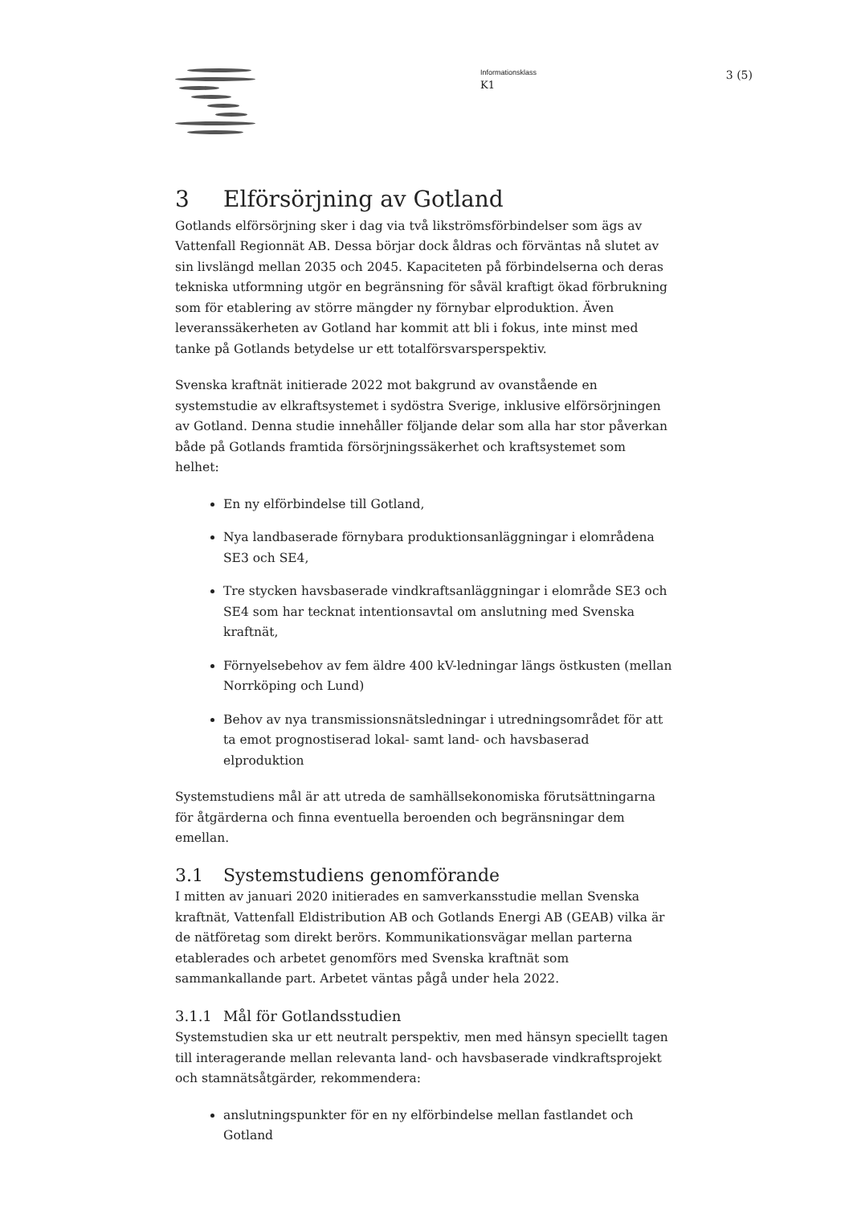Informationsklass
K1
3 (5)
3 Elförsörjning av Gotland
Gotlands elförsörjning sker i dag via två likströmsförbindelser som ägs av Vattenfall Regionnät AB. Dessa börjar dock åldras och förväntas nå slutet av sin livslängd mellan 2035 och 2045. Kapaciteten på förbindelserna och deras tekniska utformning utgör en begränsning för såväl kraftigt ökad förbrukning som för etablering av större mängder ny förnybar elproduktion. Även leveranssäkerheten av Gotland har kommit att bli i fokus, inte minst med tanke på Gotlands betydelse ur ett totalförsvarsperspektiv.
Svenska kraftnät initierade 2022 mot bakgrund av ovanstående en systemstudie av elkraftsystemet i sydöstra Sverige, inklusive elförsörjningen av Gotland. Denna studie innehåller följande delar som alla har stor påverkan både på Gotlands framtida försörjningssäkerhet och kraftsystemet som helhet:
En ny elförbindelse till Gotland,
Nya landbaserade förnybara produktionsanläggningar i elområdena SE3 och SE4,
Tre stycken havsbaserade vindkraftsanläggningar i elområde SE3 och SE4 som har tecknat intentionsavtal om anslutning med Svenska kraftnät,
Förnyelsebehov av fem äldre 400 kV-ledningar längs östkusten (mellan Norrköping och Lund)
Behov av nya transmissionsnätsledningar i utredningsområdet för att ta emot prognostiserad lokal- samt land- och havsbaserad elproduktion
Systemstudiens mål är att utreda de samhällsekonomiska förutsättningarna för åtgärderna och finna eventuella beroenden och begränsningar dem emellan.
3.1 Systemstudiens genomförande
I mitten av januari 2020 initierades en samverkansstudie mellan Svenska kraftnät, Vattenfall Eldistribution AB och Gotlands Energi AB (GEAB) vilka är de nätföretag som direkt berörs. Kommunikationsvägar mellan parterna etablerades och arbetet genomförs med Svenska kraftnät som sammankallande part. Arbetet väntas pågå under hela 2022.
3.1.1 Mål för Gotlandsstudien
Systemstudien ska ur ett neutralt perspektiv, men med hänsyn speciellt tagen till interagerande mellan relevanta land- och havsbaserade vindkraftsprojekt och stamnätsåtgärder, rekommendera:
anslutningspunkter för en ny elförbindelse mellan fastlandet och Gotland